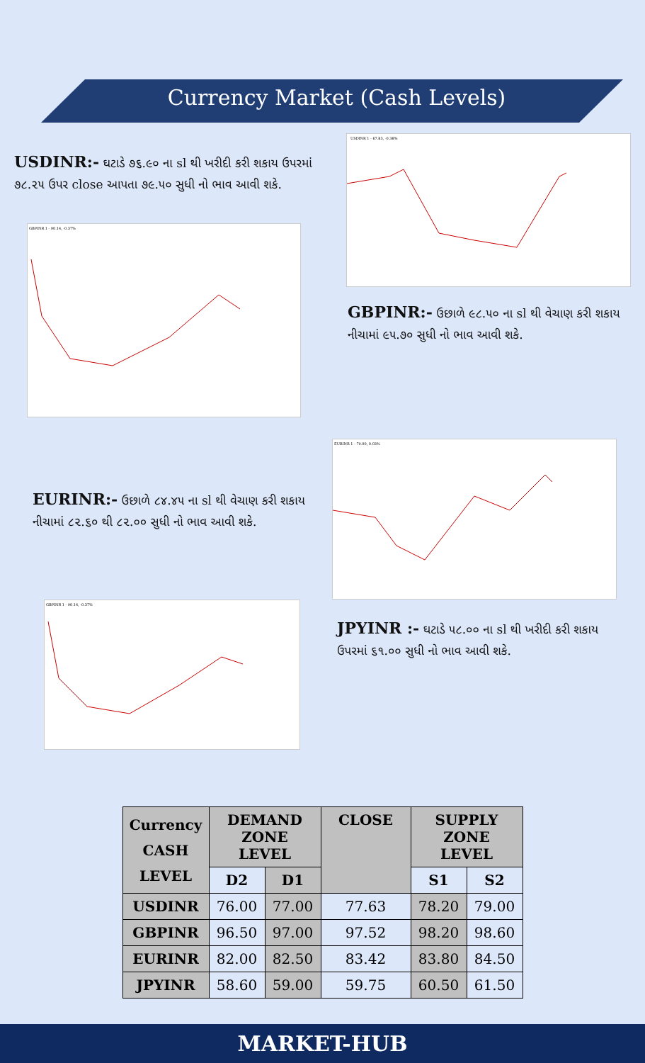Currency Market (Cash Levels)
USDINR:- ઘટાડે ૭૬.૯૦ ના sl થી ખરીદી કરી શકાય ઉપરમાં ૭૮.૨૫ ઉપર close આપતા ૭૯.૫૦ સુધી નો ભાવ આવી શકે.
USDINR 1 - 67.83, -0.38%
GBPINR 1 - 90.14, -0.37%
GBPINR:- ઉછાળે ૯૮.૫૦ ના sl થી વેચાણ કરી શકાય નીચામાં ૯૫.૭૦ સુધી નો ભાવ આવી શકે.
EURINR:- ઉછાળે ૮૪.૪૫ ના sl થી વેચાણ કરી શકાય નીચામાં ૮૨.૬૦ થી ૮૨.૦૦ સુધી નો ભાવ આવી શકે.
EURINR 1 - 79.00, 0.03%
GBPINR 1 - 90.14, -0.37%
JPYINR :- ઘટાડે ૫૮.૦૦ ના sl થી ખરીદી કરી શકાય ઉપરમાં ૬૧.૦૦ સુધી નો ભાવ આવી શકે.
| Currency CASH LEVEL | DEMAND ZONE LEVEL | | CLOSE | SUPPLY ZONE LEVEL | |
| --- | --- | --- | --- | --- | --- |
| | D2 | D1 | | S1 | S2 |
| USDINR | 76.00 | 77.00 | 77.63 | 78.20 | 79.00 |
| GBPINR | 96.50 | 97.00 | 97.52 | 98.20 | 98.60 |
| EURINR | 82.00 | 82.50 | 83.42 | 83.80 | 84.50 |
| JPYINR | 58.60 | 59.00 | 59.75 | 60.50 | 61.50 |
MARKET-HUB